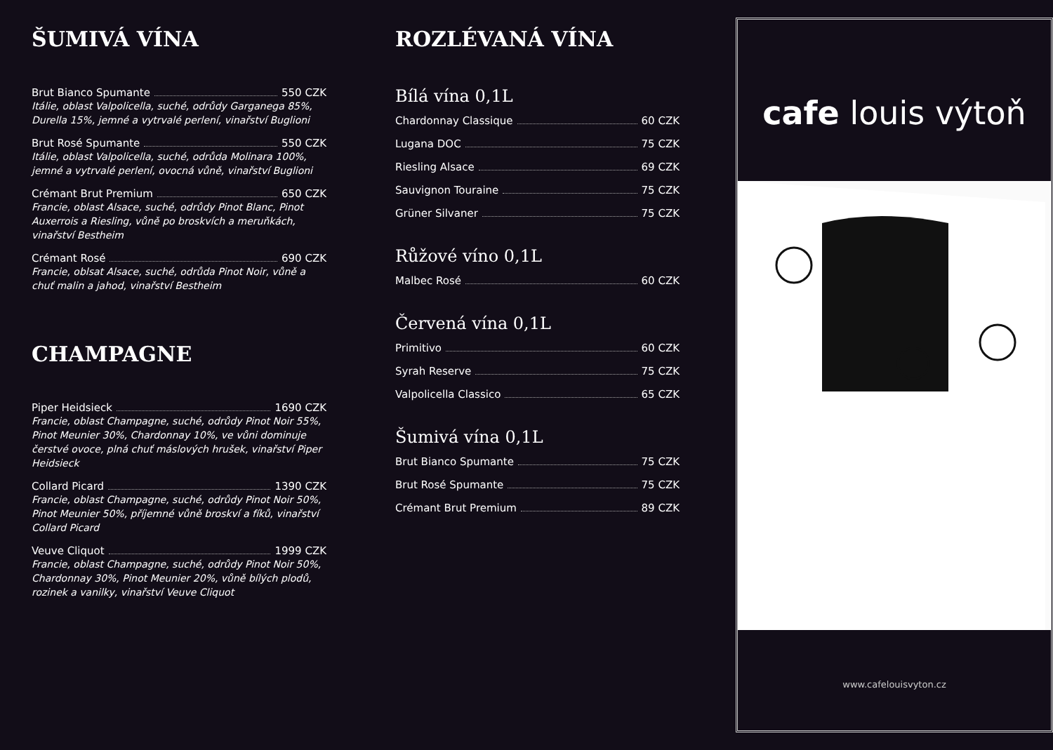ŠUMIVÁ VÍNA
Brut Bianco Spumante 550 CZK
Itálie, oblast Valpolicella, suché, odrůdy Garganega 85%, Durella 15%, jemné a vytrvalé perlení, vinařství Buglioni
Brut Rosé Spumante 550 CZK
Itálie, oblast Valpolicella, suché, odrůda Molinara 100%, jemné a vytrvalé perlení, ovocná vůně, vinařství Buglioni
Crémant Brut Premium 650 CZK
Francie, oblast Alsace, suché, odrůdy Pinot Blanc, Pinot Auxerrois a Riesling, vůně po broskvích a meruňkách, vinařství Bestheim
Crémant Rosé 690 CZK
Francie, oblsat Alsace, suché, odrůda Pinot Noir, vůně a chuť malin a jahod, vinařství Bestheim
CHAMPAGNE
Piper Heidsieck 1690 CZK
Francie, oblast Champagne, suché, odrůdy Pinot Noir 55%, Pinot Meunier 30%, Chardonnay 10%, ve vůni dominuje čerstvé ovoce, plná chuť máslových hrušek, vinařství Piper Heidsieck
Collard Picard 1390 CZK
Francie, oblast Champagne, suché, odrůdy Pinot Noir 50%, Pinot Meunier 50%, příjemné vůně broskví a fíků, vinařství Collard Picard
Veuve Cliquot 1999 CZK
Francie, oblast Champagne, suché, odrůdy Pinot Noir 50%, Chardonnay 30%, Pinot Meunier 20%, vůně bílých plodů, rozinek a vanilky, vinařství Veuve Cliquot
ROZLÉVANÁ VÍNA
Bílá vína 0,1L
Chardonnay Classique 60 CZK
Lugana DOC 75 CZK
Riesling Alsace 69 CZK
Sauvignon Touraine 75 CZK
Grüner Silvaner 75 CZK
Růžové víno 0,1L
Malbec Rosé 60 CZK
Červená vína 0,1L
Primitivo 60 CZK
Syrah Reserve 75 CZK
Valpolicella Classico 65 CZK
Šumivá vína 0,1L
Brut Bianco Spumante 75 CZK
Brut Rosé Spumante 75 CZK
Crémant Brut Premium 89 CZK
cafe louis výtoň
www.cafelouisvyton.cz